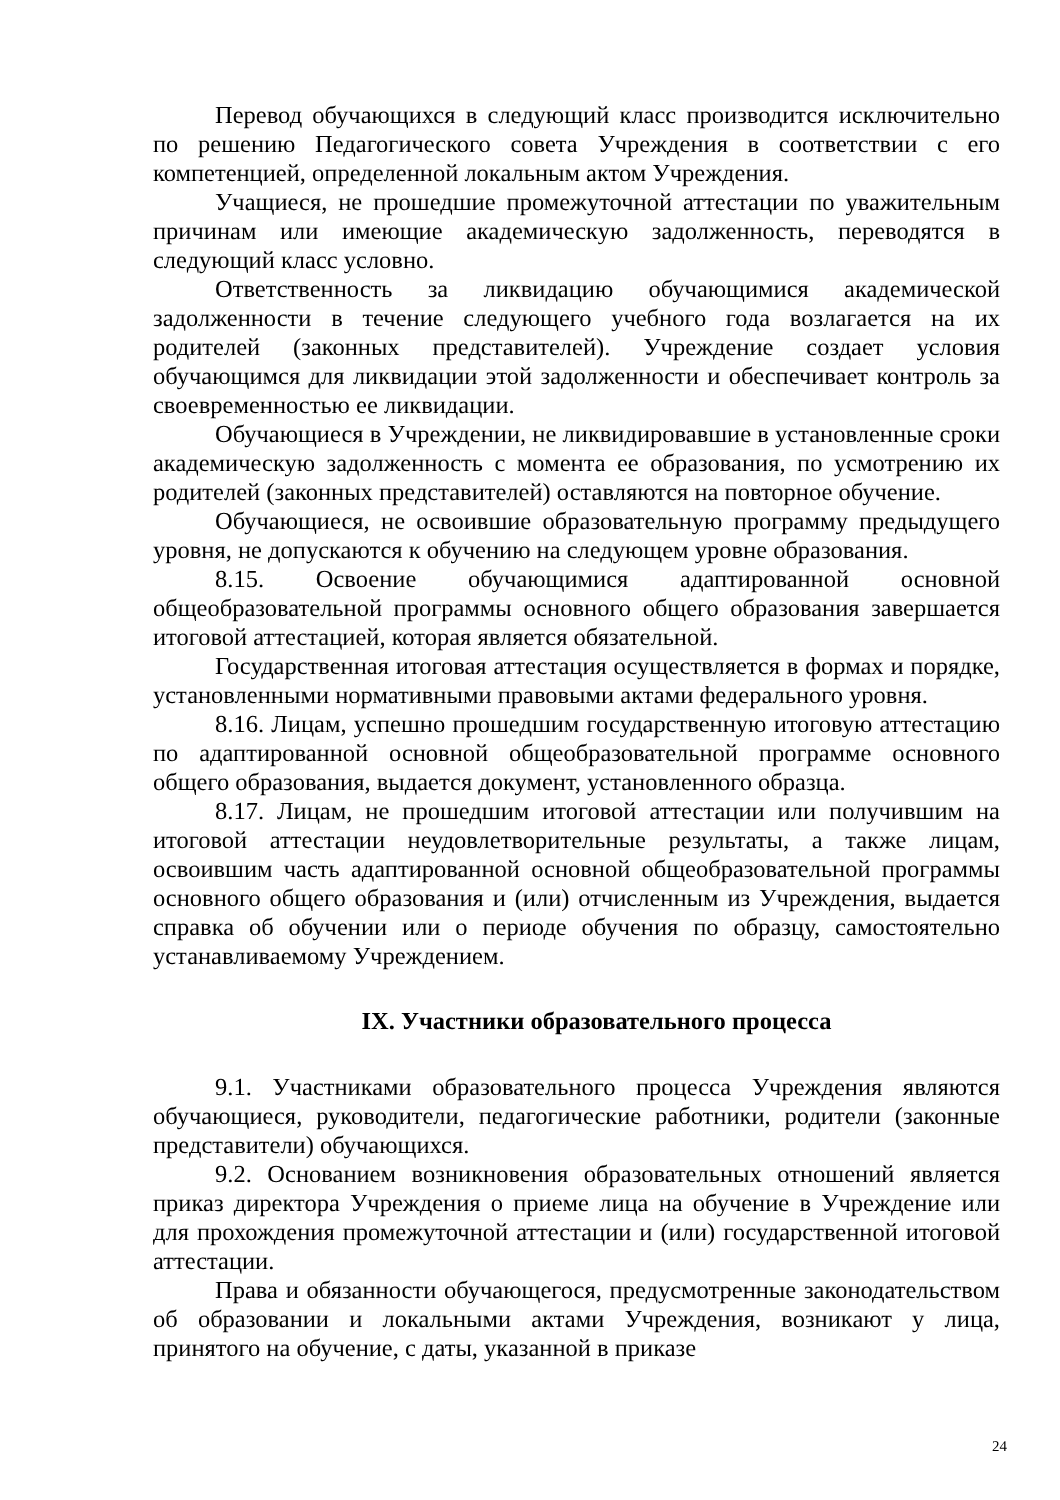Перевод обучающихся в следующий класс производится исключительно по решению Педагогического совета Учреждения в соответствии с его компетенцией, определенной локальным актом Учреждения.
Учащиеся, не прошедшие промежуточной аттестации по уважительным причинам или имеющие академическую задолженность, переводятся в следующий класс условно.
Ответственность за ликвидацию обучающимися академической задолженности в течение следующего учебного года возлагается на их родителей (законных представителей). Учреждение создает условия обучающимся для ликвидации этой задолженности и обеспечивает контроль за своевременностью ее ликвидации.
Обучающиеся в Учреждении, не ликвидировавшие в установленные сроки академическую задолженность с момента ее образования, по усмотрению их родителей (законных представителей) оставляются на повторное обучение.
Обучающиеся, не освоившие образовательную программу предыдущего уровня, не допускаются к обучению на следующем уровне образования.
8.15. Освоение обучающимися адаптированной основной общеобразовательной программы основного общего образования завершается итоговой аттестацией, которая является обязательной.
Государственная итоговая аттестация осуществляется в формах и порядке, установленными нормативными правовыми актами федерального уровня.
8.16. Лицам, успешно прошедшим государственную итоговую аттестацию по адаптированной основной общеобразовательной программе основного общего образования, выдается документ, установленного образца.
8.17. Лицам, не прошедшим итоговой аттестации или получившим на итоговой аттестации неудовлетворительные результаты, а также лицам, освоившим часть адаптированной основной общеобразовательной программы основного общего образования и (или) отчисленным из Учреждения, выдается справка об обучении или о периоде обучения по образцу, самостоятельно устанавливаемому Учреждением.
IX. Участники образовательного процесса
9.1. Участниками образовательного процесса Учреждения являются обучающиеся, руководители, педагогические работники, родители (законные представители) обучающихся.
9.2. Основанием возникновения образовательных отношений является приказ директора Учреждения о приеме лица на обучение в Учреждение или для прохождения промежуточной аттестации и (или) государственной итоговой аттестации.
Права и обязанности обучающегося, предусмотренные законодательством об образовании и локальными актами Учреждения, возникают у лица, принятого на обучение, с даты, указанной в приказе
24